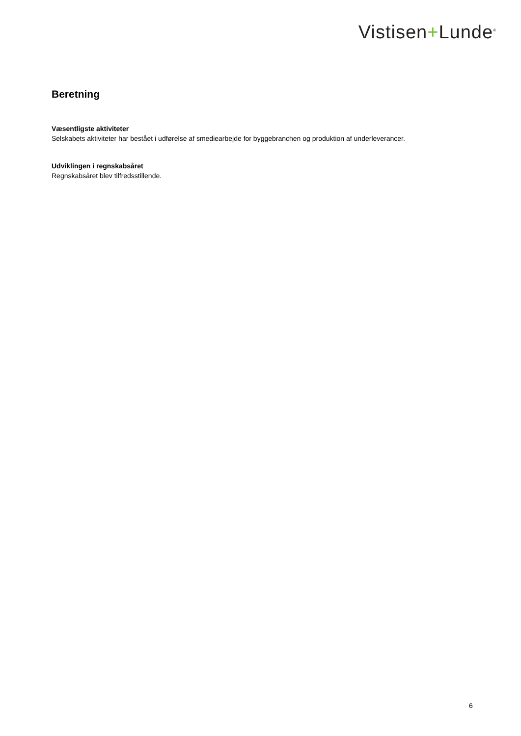Vistisen+Lunde<sup>®</sup>
Beretning
Væsentligste aktiviteter
Selskabets aktiviteter har bestået i udførelse af smediearbejde for byggebranchen og produktion af underleverancer.
Udviklingen i regnskabsåret
Regnskabsåret blev tilfredsstillende.
6